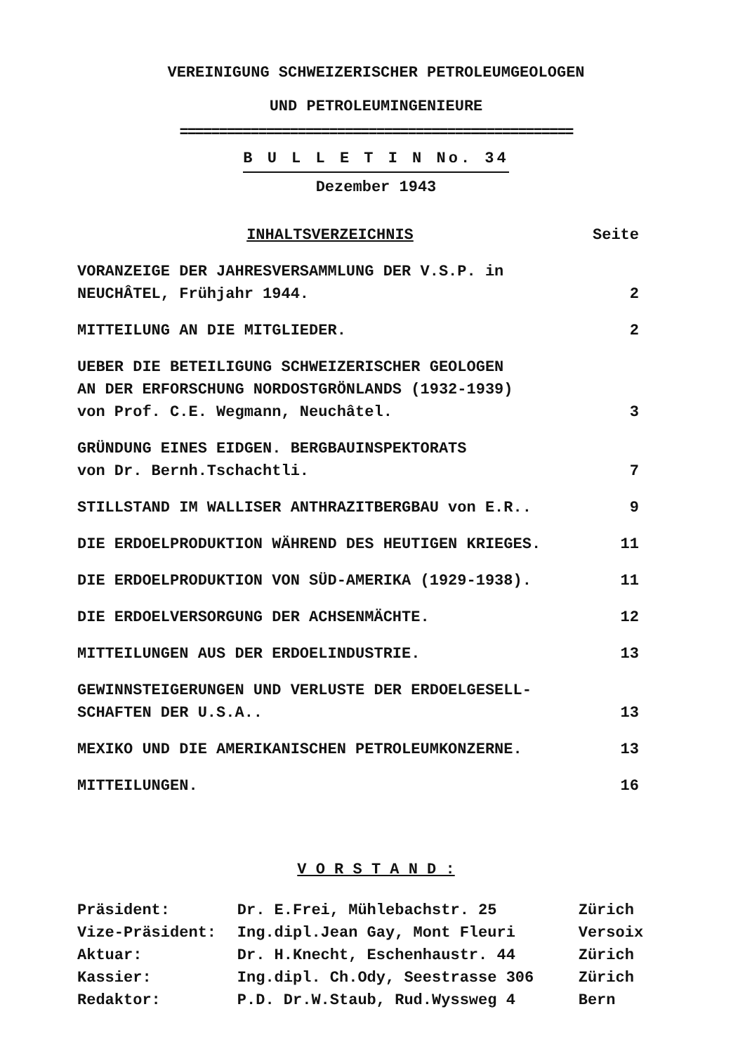VEREINIGUNG SCHWEIZERISCHER PETROLEUMGEOLOGEN
UND PETROLEUMINGENIEURE
==================================================
B U L L E T I N No. 34
Dezember 1943
| INHALTSVERZEICHNIS | Seite |
| VORANZEIGE DER JAHRESVERSAMMLUNG DER V.S.P. in NEUCHÂTEL, Frühjahr 1944. | 2 |
| MITTEILUNG AN DIE MITGLIEDER. | 2 |
| UEBER DIE BETEILIGUNG SCHWEIZERISCHER GEOLOGEN AN DER ERFORSCHUNG NORDOSTGRÖNLANDS (1932-1939) von Prof. C.E. Wegmann, Neuchâtel. | 3 |
| GRÜNDUNG EINES EIDGEN. BERGBAUINSPEKTORATS von Dr. Bernh.Tschachtli. | 7 |
| STILLSTAND IM WALLISER ANTHRAZITBERGBAU von E.R.. | 9 |
| DIE ERDOELPRODUKTION WÄHREND DES HEUTIGEN KRIEGES. | 11 |
| DIE ERDOELPRODUKTION VON SÜD-AMERIKA (1929-1938). | 11 |
| DIE ERDOELVERSORGUNG DER ACHSENMÄCHTE. | 12 |
| MITTEILUNGEN AUS DER ERDOELINDUSTRIE. | 13 |
| GEWINNSTEIGERUNGEN UND VERLUSTE DER ERDOELGESELL- SCHAFTEN DER U.S.A.. | 13 |
| MEXIKO UND DIE AMERIKANISCHEN PETROLEUMKONZERNE. | 13 |
| MITTEILUNGEN. | 16 |
V O R S T A N D :
| Präsident: | Dr. E.Frei, Mühlebachstr. 25 | Zürich |
| Vize-Präsident: | Ing.dipl.Jean Gay, Mont Fleuri | Versoix |
| Aktuar: | Dr. H.Knecht, Eschenhaustr. 44 | Zürich |
| Kassier: | Ing.dipl. Ch.Ody, Seestrasse 306 | Zürich |
| Redaktor: | P.D. Dr.W.Staub, Rud.Wyssweg 4 | Bern |